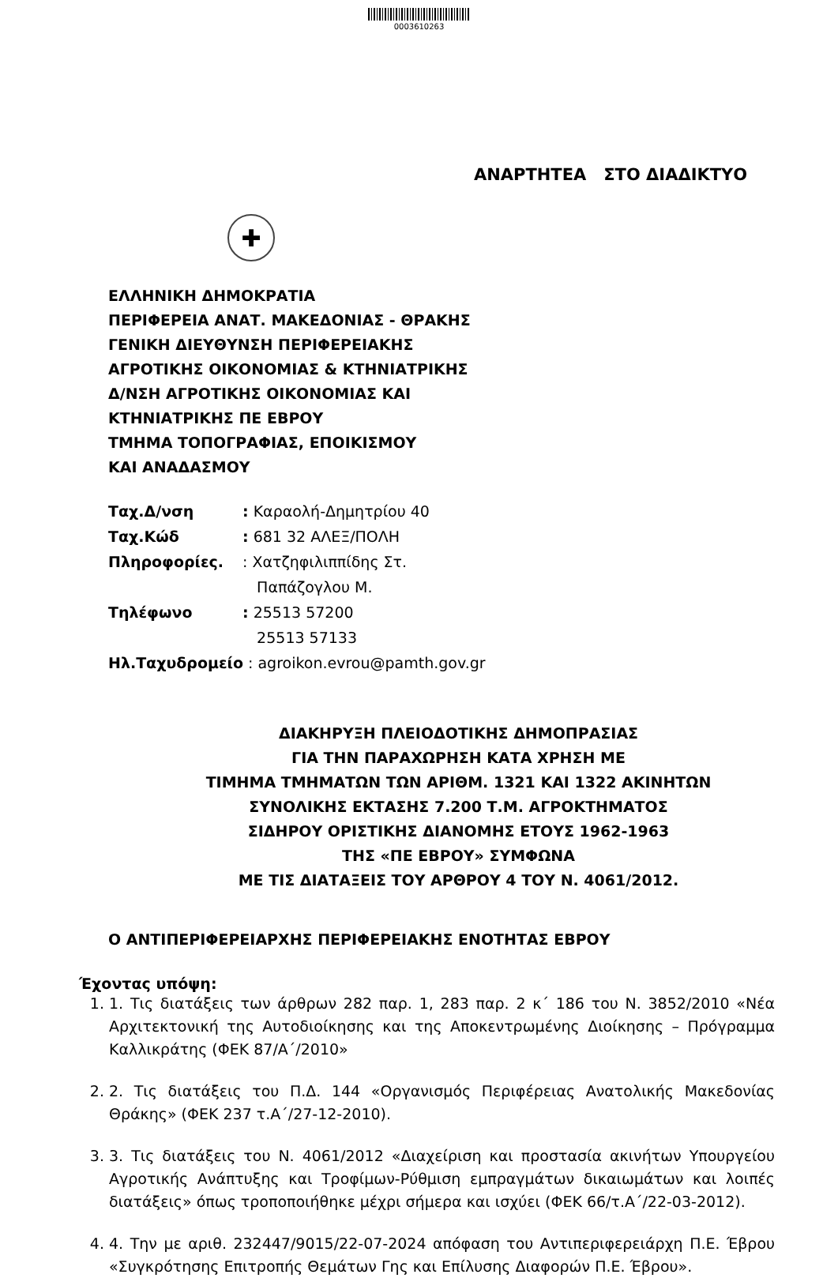0003610263
ΑΝΑΡΤΗΤΕΑ ΣΤΟ ΔΙΑΔΙΚΤΥΟ
✚
ΕΛΛΗΝΙΚΗ ΔΗΜΟΚΡΑΤΙΑ
ΠΕΡΙΦΕΡΕΙΑ ΑΝΑΤ. ΜΑΚΕΔΟΝΙΑΣ - ΘΡΑΚΗΣ
ΓΕΝΙΚΗ ΔΙΕΥΘΥΝΣΗ ΠΕΡΙΦΕΡΕΙΑΚΗΣ
ΑΓΡΟΤΙΚΗΣ ΟΙΚΟΝΟΜΙΑΣ & ΚΤΗΝΙΑΤΡΙΚΗΣ
Δ/ΝΣΗ ΑΓΡΟΤΙΚΗΣ ΟΙΚΟΝΟΜΙΑΣ ΚΑΙ
ΚΤΗΝΙΑΤΡΙΚΗΣ ΠΕ ΕΒΡΟΥ
ΤΜΗΜΑ ΤΟΠΟΓΡΑΦΙΑΣ, ΕΠΟΙΚΙΣΜΟΥ
ΚΑΙ ΑΝΑΔΑΣΜΟΥ
Ταχ.Δ/νση: Καραολή-Δημητρίου 40
Ταχ.Κώδ: 681 32 ΑΛΕΞ/ΠΟΛΗ
Πληροφορίες.: Χατζηφιλιππίδης Στ.
Παπάζογλου Μ.
Τηλέφωνο: 25513 57200
25513 57133
Ηλ.Ταχυδρομείο : agroikon.evrou@pamth.gov.gr
ΔΙΑΚΗΡΥΞΗ ΠΛΕΙΟΔΟΤΙΚΗΣ ΔΗΜΟΠΡΑΣΙΑΣ
ΓΙΑ ΤΗΝ ΠΑΡΑΧΩΡΗΣΗ ΚΑΤΑ ΧΡΗΣΗ ΜΕ
ΤΙΜΗΜΑ ΤΜΗΜΑΤΩΝ ΤΩΝ ΑΡΙΘΜ. 1321 ΚΑΙ 1322 ΑΚΙΝΗΤΩΝ
ΣΥΝΟΛΙΚΗΣ ΕΚΤΑΣΗΣ 7.200 Τ.Μ. ΑΓΡΟΚΤΗΜΑΤΟΣ
ΣΙΔΗΡΟΥ ΟΡΙΣΤΙΚΗΣ ΔΙΑΝΟΜΗΣ ΕΤΟΥΣ 1962-1963
ΤΗΣ «ΠΕ ΕΒΡΟΥ» ΣΥΜΦΩΝΑ
ΜΕ ΤΙΣ ΔΙΑΤΑΞΕΙΣ ΤΟΥ ΑΡΘΡΟΥ 4 ΤΟΥ Ν. 4061/2012.
Ο ΑΝΤΙΠΕΡΙΦΕΡΕΙΑΡΧΗΣ ΠΕΡΙΦΕΡΕΙΑΚΗΣ ΕΝΟΤΗΤΑΣ ΕΒΡΟΥ
Έχοντας υπόψη:
1. 1. Τις διατάξεις των άρθρων 282 παρ. 1, 283 παρ. 2 κ΄ 186 του Ν. 3852/2010 «Νέα Αρχιτεκτονική της Αυτοδιοίκησης και της Αποκεντρωμένης Διοίκησης – Πρόγραμμα Καλλικράτης (ΦΕΚ 87/Α΄/2010»
2. 2. Τις διατάξεις του Π.Δ. 144 «Οργανισμός Περιφέρειας Ανατολικής Μακεδονίας Θράκης» (ΦΕΚ 237 τ.Α΄/27-12-2010).
3. 3. Τις διατάξεις του Ν. 4061/2012 «Διαχείριση και προστασία ακινήτων Υπουργείου Αγροτικής Ανάπτυξης και Τροφίμων-Ρύθμιση εμπραγμάτων δικαιωμάτων και λοιπές διατάξεις» όπως τροποποιήθηκε μέχρι σήμερα και ισχύει (ΦΕΚ 66/τ.Α΄/22-03-2012).
4. 4. Την με αριθ. 232447/9015/22-07-2024 απόφαση του Αντιπεριφερειάρχη Π.Ε. Έβρου «Συγκρότησης Επιτροπής Θεμάτων Γης και Επίλυσης Διαφορών Π.Ε. Έβρου».